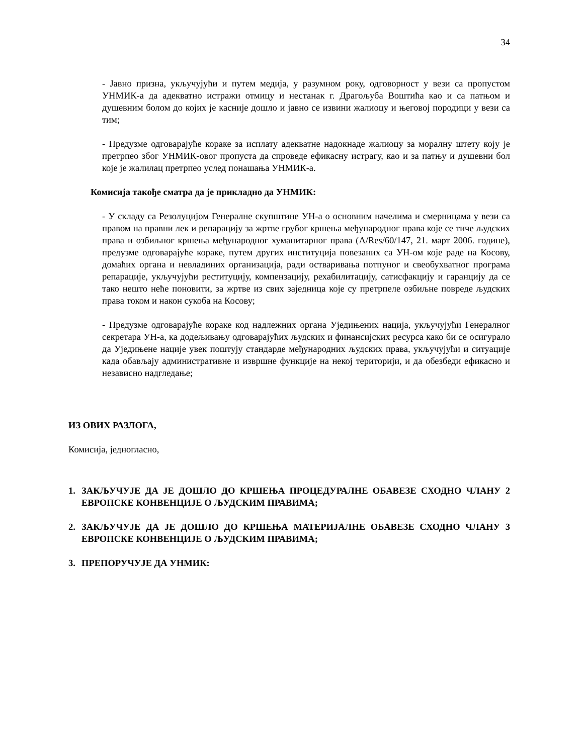34
- Јавно призна, укључујући и путем медија, у разумном року, одговорност у вези са пропустом УНМИК-а да адекватно истражи отмицу и нестанак г. Драгољуба Воштића као и са патњом и душевним болом до којих је касније дошло и јавно се извини жалиоцу и његовој породици у вези са тим;
- Предузме одговарајуће кораке за исплату адекватне надокнаде жалиоцу за моралну штету коју је претрпео због УНМИК-овог пропуста да спроведе ефикасну истрагу, као и за патњу и душевни бол које је жалилац претрпео услед понашања УНМИК-а.
Комисија такође сматра да је прикладно да УНМИК:
- У складу са Резолуцијом Генералне скупштине УН-а о основним начелима и смерницама у вези са правом на правни лек и репарацију за жртве грубог кршења међународног права које се тиче људских права и озбиљног кршења међународног хуманитарног права (A/Res/60/147, 21. март 2006. године), предузме одговарајуће кораке, путем других институција повезаних са УН-ом које раде на Косову, домаћих органа и невладиних организација, ради остваривања потпуног и свеобухватног програма репарације, укључујући реституцију, компензацију, рехабилитацију, сатисфакцију и гаранцију да се тако нешто неће поновити, за жртве из свих заједница које су претрпеле озбиљне повреде људских права током и након сукоба на Косову;
- Предузме одговарајуће кораке код надлежних органа Уједињених нација, укључујући Генералног секретара УН-а, ка додељивању одговарајућих људских и финансијских ресурса како би се осигурало да Уједињене нације увек поштују стандарде међународних људских права, укључујући и ситуације када обављају административне и извршне функције на некој територији, и да обезбеди ефикасно и независно надгледање;
ИЗ ОВИХ РАЗЛОГА,
Комисија, једногласно,
1. ЗАКЉУЧУЈЕ ДА ЈЕ ДОШЛО ДО КРШЕЊА ПРОЦЕДУРАЛНЕ ОБАВЕЗЕ СХОДНО ЧЛАНУ 2 ЕВРОПСКЕ КОНВЕНЦИЈЕ О ЉУДСКИМ ПРАВИМА;
2. ЗАКЉУЧУЈЕ ДА ЈЕ ДОШЛО ДО КРШЕЊА МАТЕРИЈАЛНЕ ОБАВЕЗЕ СХОДНО ЧЛАНУ 3 ЕВРОПСКЕ КОНВЕНЦИЈЕ О ЉУДСКИМ ПРАВИМА;
3. ПРЕПОРУЧУЈЕ ДА УНМИК: